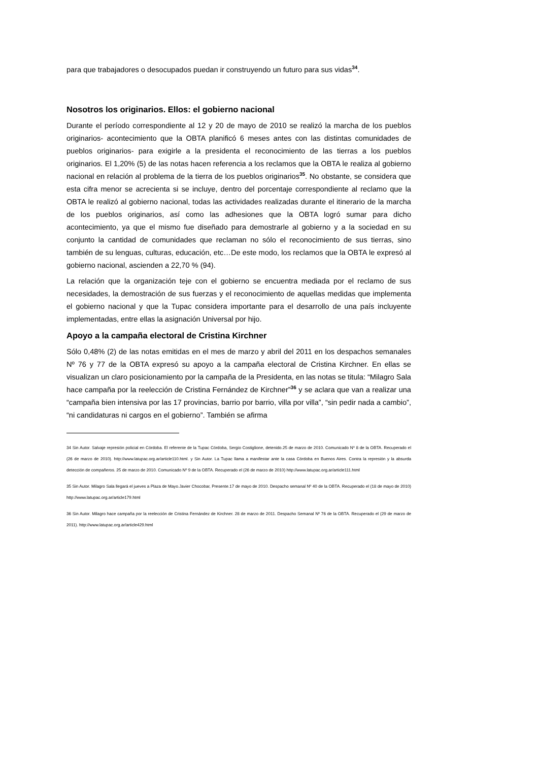para que trabajadores o desocupados puedan ir construyendo un futuro para sus vidas<sup>34</sup>.
Nosotros los originarios. Ellos: el gobierno nacional
Durante el período correspondiente al 12 y 20 de mayo de 2010 se realizó la marcha de los pueblos originarios- acontecimiento que la OBTA planificó 6 meses antes con las distintas comunidades de pueblos originarios- para exigirle a la presidenta el reconocimiento de las tierras a los pueblos originarios. El 1,20% (5) de las notas hacen referencia a los reclamos que la OBTA le realiza al gobierno nacional en relación al problema de la tierra de los pueblos originarios<sup>35</sup>. No obstante, se considera que esta cifra menor se acrecienta si se incluye, dentro del porcentaje correspondiente al reclamo que la OBTA le realizó al gobierno nacional, todas las actividades realizadas durante el itinerario de la marcha de los pueblos originarios, así como las adhesiones que la OBTA logró sumar para dicho acontecimiento, ya que el mismo fue diseñado para demostrarle al gobierno y a la sociedad en su conjunto la cantidad de comunidades que reclaman no sólo el reconocimiento de sus tierras, sino también de su lenguas, culturas, educación, etc…De este modo, los reclamos que la OBTA le expresó al gobierno nacional, ascienden a 22,70 % (94).
La relación que la organización teje con el gobierno se encuentra mediada por el reclamo de sus necesidades, la demostración de sus fuerzas y el reconocimiento de aquellas medidas que implementa el gobierno nacional y que la Tupac considera importante para el desarrollo de una país incluyente implementadas, entre ellas la asignación Universal por hijo.
Apoyo a la campaña electoral de Cristina Kirchner
Sólo 0,48% (2) de las notas emitidas en el mes de marzo y abril del 2011 en los despachos semanales Nº 76 y 77 de la OBTA expresó su apoyo a la campaña electoral de Cristina Kirchner. En ellas se visualizan un claro posicionamiento por la campaña de la Presidenta, en las notas se titula: “Milagro Sala hace campaña por la reelección de Cristina Fernández de Kirchner”<sup>36</sup> y se aclara que van a realizar una “campaña bien intensiva por las 17 provincias, barrio por barrio, villa por villa”, “sin pedir nada a cambio”, “ni candidaturas ni cargos en el gobierno”. También se afirma
34 Sin Autor. Salvaje represión policial en Córdoba. El referente de la Tupac Córdoba, Sergio Costiglione, detenido.25 de marzo de 2010. Comunicado Nº 8 de la OBTA. Recuperado el (26 de marzo de 2010). http://www.latupac.org.ar/article110.html. y Sin Autor. La Tupac llama a manifestar ante la casa Córdoba en Buenos Aires. Contra la represión y la absurda detección de compañeros. 25 de marzo de 2010. Comunicado Nº 9 de la OBTA. Recuperado el (26 de marzo de 2010) http://www.latupac.org.ar/article111.html
35 Sin Autor. Milagro Sala llegará el jueves a Plaza de Mayo.Javier Chocobar, Presente.17 de mayo de 2010. Despacho semanal Nº 40 de la OBTA. Recuperado el (18 de mayo de 2010) http://www.latupac.org.ar/article179.html
36 Sin Autor. Milagro hace campaña por la reelección de Cristina Fernández de Kirchner. 28 de marzo de 2011. Despacho Semanal Nº 76 de la OBTA. Recuperado el (29 de marzo de 2011). http://www.latupac.org.ar/article429.html